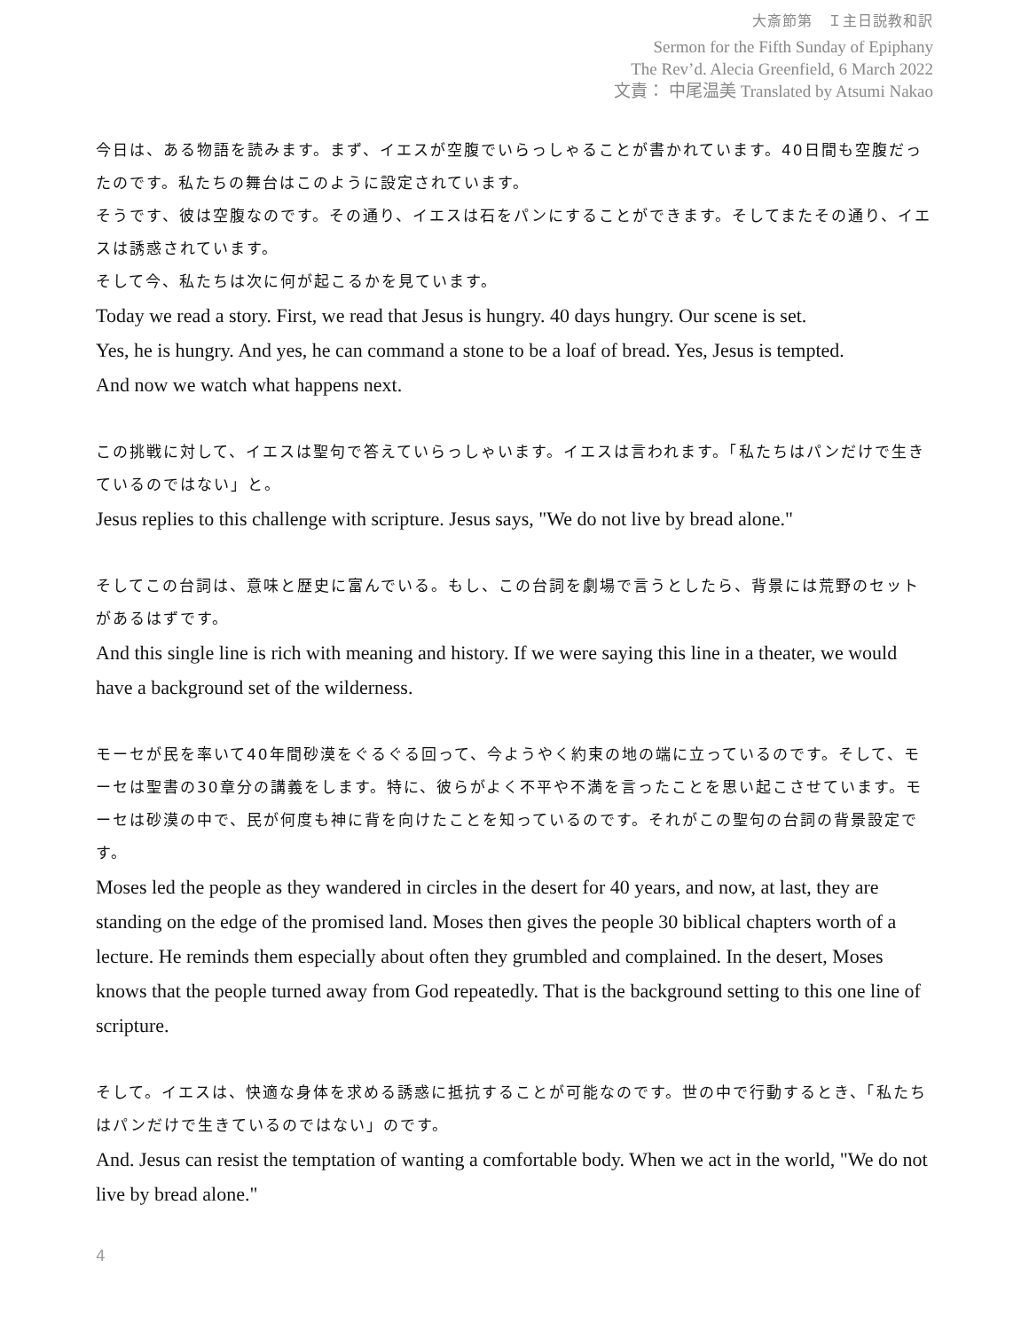大斎節第　Ｉ主日説教和訳
Sermon for the Fifth Sunday of Epiphany
The Rev’d. Alecia Greenfield, 6 March 2022
文責： 中尾温美 Translated by Atsumi Nakao
今日は、ある物語を読みます。まず、イエスが空腹でいらっしゃることが書かれています。40日間も空腹だったのです。私たちの舞台はこのように設定されています。
そうです、彼は空腹なのです。その通り、イエスは石をパンにすることができます。そしてまたその通り、イエスは誘惑されています。
そして今、私たちは次に何が起こるかを見ています。
Today we read a story. First, we read that Jesus is hungry. 40 days hungry. Our scene is set.
Yes, he is hungry. And yes, he can command a stone to be a loaf of bread. Yes, Jesus is tempted.
And now we watch what happens next.
この挑戦に対して、イエスは聖句で答えていらっしゃいます。イエスは言われます。「私たちはパンだけで生きているのではない」と。
Jesus replies to this challenge with scripture. Jesus says, "We do not live by bread alone."
そしてこの台詞は、意味と歴史に富んでいる。もし、この台詞を劇場で言うとしたら、背景には荒野のセットがあるはずです。
And this single line is rich with meaning and history. If we were saying this line in a theater, we would have a background set of the wilderness.
モーセが民を率いて40年間砂漠をぐるぐる回って、今ようやく約束の地の端に立っているのです。そして、モーセは聖書の30章分の講義をします。特に、彼らがよく不平や不満を言ったことを思い起こさせています。モーセは砂漠の中で、民が何度も神に背を向けたことを知っているのです。それがこの聖句の台詞の背景設定です。
Moses led the people as they wandered in circles in the desert for 40 years, and now, at last, they are standing on the edge of the promised land. Moses then gives the people 30 biblical chapters worth of a lecture. He reminds them especially about often they grumbled and complained. In the desert, Moses knows that the people turned away from God repeatedly. That is the background setting to this one line of scripture.
そして。イエスは、快適な身体を求める誘惑に抵抗することが可能なのです。世の中で行動するとき、「私たちはパンだけで生きているのではない」のです。
And. Jesus can resist the temptation of wanting a comfortable body. When we act in the world, "We do not live by bread alone."
4